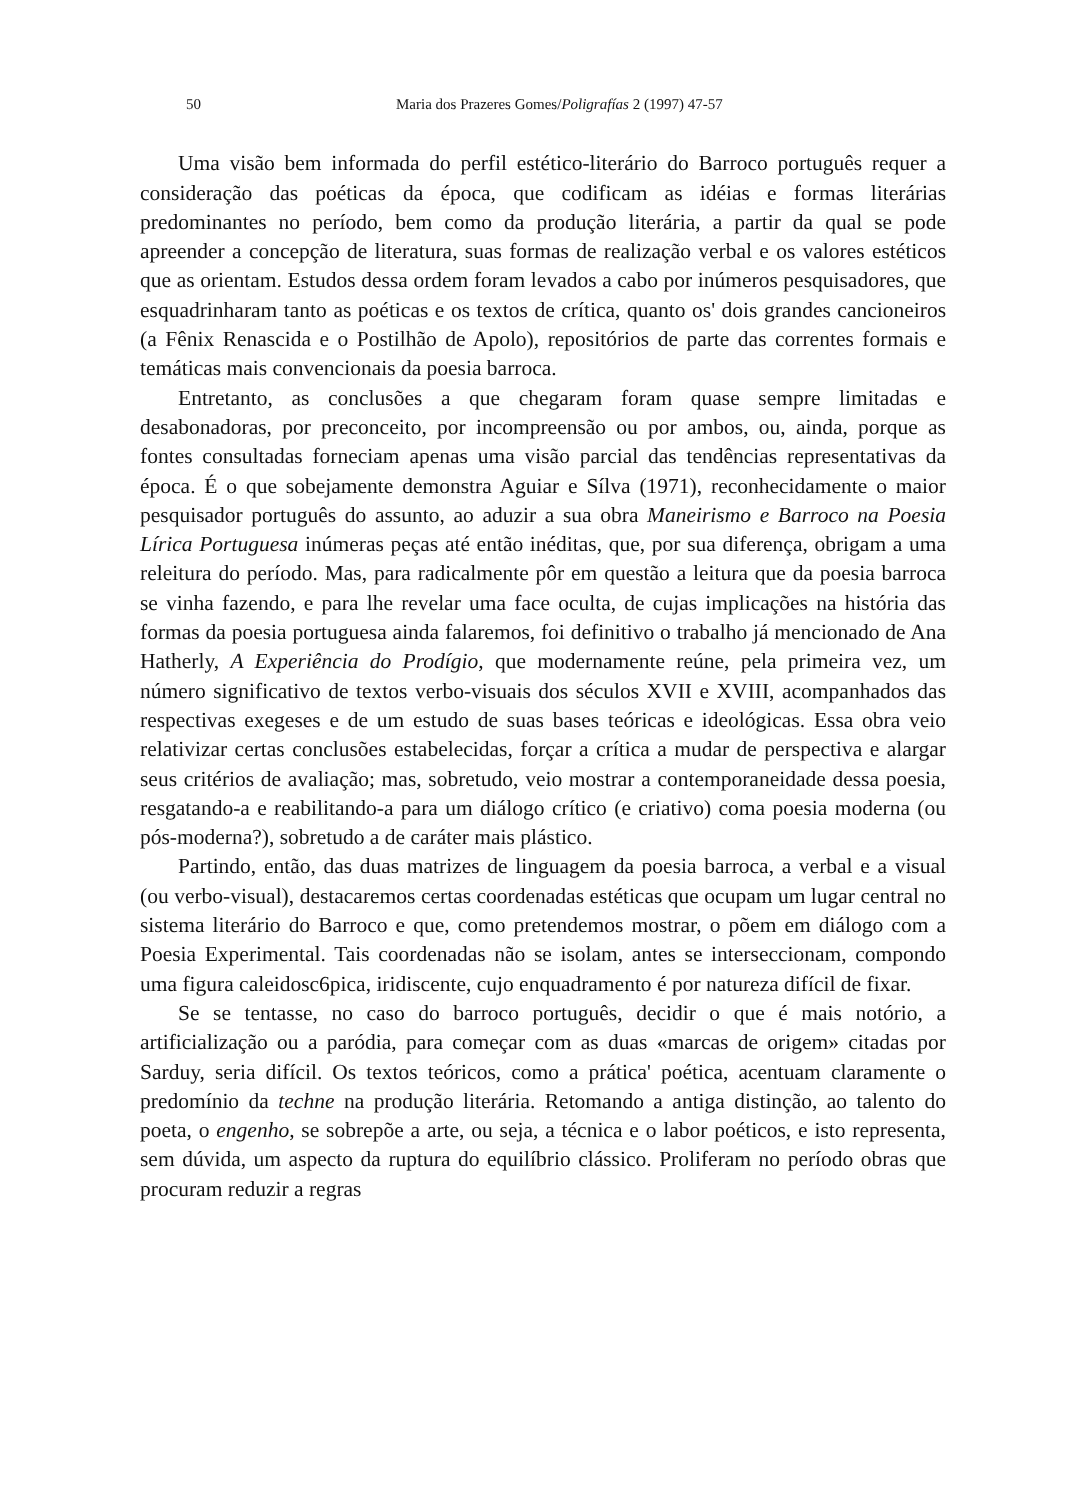50 Maria dos Prazeres Gomes/Poligrafías 2 (1997) 47-57
Uma visão bem informada do perfil estético-literário do Barroco português requer a consideração das poéticas da época, que codificam as idéias e formas literárias predominantes no período, bem como da produção literária, a partir da qual se pode apreender a concepção de literatura, suas formas de realização verbal e os valores estéticos que as orientam. Estudos dessa ordem foram levados a cabo por inúmeros pesquisadores, que esquadrinharam tanto as poéticas e os textos de crítica, quanto os' dois grandes cancioneiros (a Fênix Renascida e o Postilhão de Apolo), repositórios de parte das correntes formais e temáticas mais convencionais da poesia barroca.
Entretanto, as conclusões a que chegaram foram quase sempre limitadas e desabonadoras, por preconceito, por incompreensão ou por ambos, ou, ainda, porque as fontes consultadas forneciam apenas uma visão parcial das tendências representativas da época. É o que sobejamente demonstra Aguiar e Sílva (1971), reconhecidamente o maior pesquisador português do assunto, ao aduzir a sua obra Maneirismo e Barroco na Poesia Lírica Portuguesa inúmeras peças até então inéditas, que, por sua diferença, obrigam a uma releitura do período. Mas, para radicalmente pôr em questão a leitura que da poesia barroca se vinha fazendo, e para lhe revelar uma face oculta, de cujas implicações na história das formas da poesia portuguesa ainda falaremos, foi definitivo o trabalho já mencionado de Ana Hatherly, A Experiência do Prodígio, que modernamente reúne, pela primeira vez, um número significativo de textos verbo-visuais dos séculos XVII e XVIII, acompanhados das respectivas exegeses e de um estudo de suas bases teóricas e ideológicas. Essa obra veio relativizar certas conclusões estabelecidas, forçar a crítica a mudar de perspectiva e alargar seus critérios de avaliação; mas, sobretudo, veio mostrar a contemporaneidade dessa poesia, resgatando-a e reabilitando-a para um diálogo crítico (e criativo) coma poesia moderna (ou pós-moderna?), sobretudo a de caráter mais plástico.
Partindo, então, das duas matrizes de linguagem da poesia barroca, a verbal e a visual (ou verbo-visual), destacaremos certas coordenadas estéticas que ocupam um lugar central no sistema literário do Barroco e que, como pretendemos mostrar, o põem em diálogo com a Poesia Experimental. Tais coordenadas não se isolam, antes se interseccionam, compondo uma figura caleidosc6pica, iridiscente, cujo enquadramento é por natureza difícil de fixar.
Se se tentasse, no caso do barroco português, decidir o que é mais notório, a artificialização ou a paródia, para começar com as duas «marcas de origem» citadas por Sarduy, seria difícil. Os textos teóricos, como a prática' poética, acentuam claramente o predomínio da techne na produção literária. Retomando a antiga distinção, ao talento do poeta, o engenho, se sobrepõe a arte, ou seja, a técnica e o labor poéticos, e isto representa, sem dúvida, um aspecto da ruptura do equilíbrio clássico. Proliferam no período obras que procuram reduzir a regras